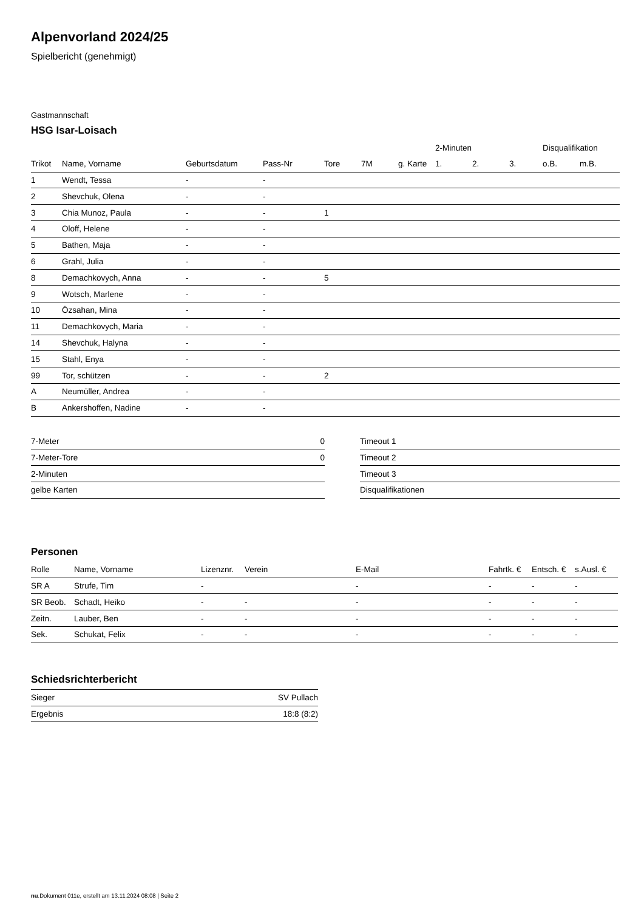Alpenvorland 2024/25
Spielbericht (genehmigt)
Gastmannschaft
HSG Isar-Loisach
| | | | | | | | 2-Minuten | | | Disqualifikation | |
| --- | --- | --- | --- | --- | --- | --- | --- | --- | --- | --- | --- |
| Trikot | Name, Vorname | Geburtsdatum | Pass-Nr | Tore | 7M | g. Karte | 1. | 2. | 3. | o.B. | m.B. |
| 1 | Wendt, Tessa | - | - | | | | | | | | |
| 2 | Shevchuk, Olena | - | - | | | | | | | | |
| 3 | Chia Munoz, Paula | - | - | 1 | | | | | | | |
| 4 | Oloff, Helene | - | - | | | | | | | | |
| 5 | Bathen, Maja | - | - | | | | | | | | |
| 6 | Grahl, Julia | - | - | | | | | | | | |
| 8 | Demachkovych, Anna | - | - | 5 | | | | | | | |
| 9 | Wotsch, Marlene | - | - | | | | | | | | |
| 10 | Özsahan, Mina | - | - | | | | | | | | |
| 11 | Demachkovych, Maria | - | - | | | | | | | | |
| 14 | Shevchuk, Halyna | - | - | | | | | | | | |
| 15 | Stahl, Enya | - | - | | | | | | | | |
| 99 | Tor, schützen | - | - | 2 | | | | | | | |
| A | Neumüller, Andrea | - | - | | | | | | | | |
| B | Ankershoffen, Nadine | - | - | | | | | | | | |
| 7-Meter | 0 |
| 7-Meter-Tore | 0 |
| 2-Minuten | |
| gelbe Karten | |
| Timeout 1 |
| Timeout 2 |
| Timeout 3 |
| Disqualifikationen |
Personen
| Rolle | Name, Vorname | Lizenznr. | Verein | E-Mail | Fahrtk. € | Entsch. € | s.Ausl. € |
| --- | --- | --- | --- | --- | --- | --- | --- |
| SR A | Strufe, Tim | - | | - | - | - | - |
| SR Beob. | Schadt, Heiko | - | - | - | - | - | - |
| Zeitn. | Lauber, Ben | - | - | - | - | - | - |
| Sek. | Schukat, Felix | - | - | - | - | - | - |
Schiedsrichterbericht
| Sieger | SV Pullach |
| Ergebnis | 18:8 (8:2) |
nu.Dokument 011e, erstellt am 13.11.2024 08:08 | Seite 2